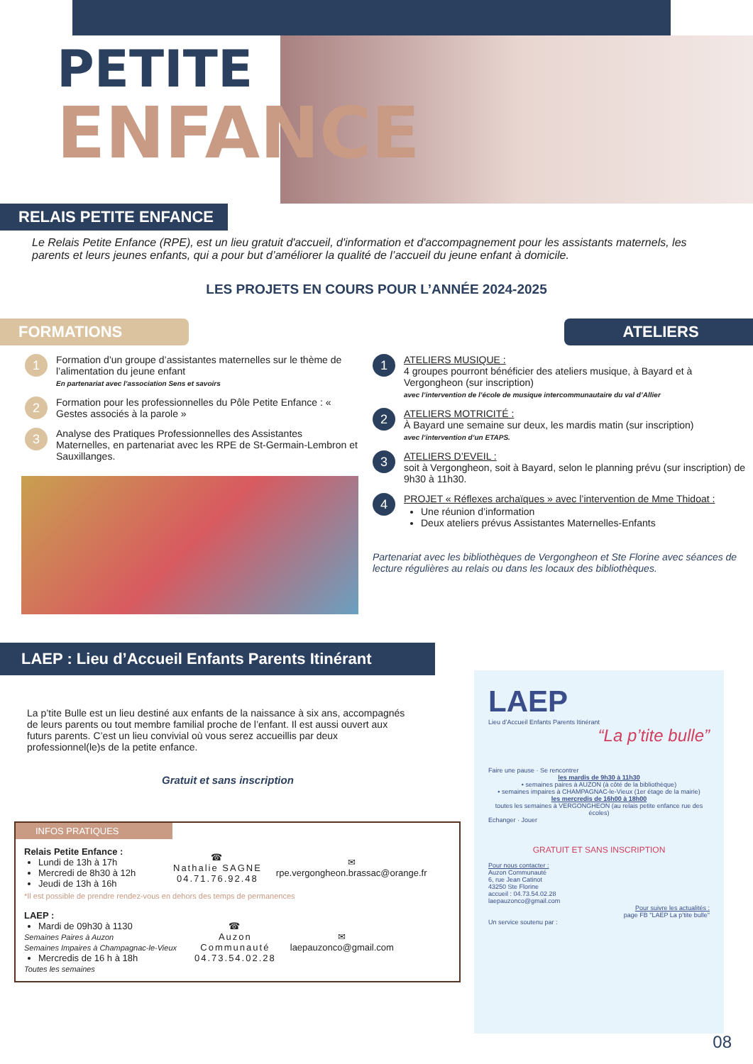PETITE
ENFANCE
RELAIS PETITE ENFANCE
Le Relais Petite Enfance (RPE), est un lieu gratuit d'accueil, d'information et d'accompagnement pour les assistants maternels, les parents et leurs jeunes enfants, qui a pour but d’améliorer la qualité de l’accueil du jeune enfant à domicile.
LES PROJETS EN COURS POUR L’ANNÉE 2024-2025
FORMATIONS
1
Formation d’un groupe d’assistantes maternelles sur le thème de l’alimentation du jeune enfant
En partenariat avec l’association Sens et savoirs
2
Formation pour les professionnelles du Pôle Petite Enfance : « Gestes associés à la parole »
3
Analyse des Pratiques Professionnelles des Assistantes Maternelles, en partenariat avec les RPE de St-Germain-Lembron et Sauxillanges.
ATELIERS
1
ATELIERS MUSIQUE :
4 groupes pourront bénéficier des ateliers musique, à Bayard et à Vergongheon (sur inscription)
avec l’intervention de l’école de musique intercommunautaire du val d’Allier
2
ATELIERS MOTRICITÉ :
À Bayard une semaine sur deux, les mardis matin (sur inscription)
avec l’intervention d’un ETAPS.
3
ATELIERS D’EVEIL :
soit à Vergongheon, soit à Bayard, selon le planning prévu (sur inscription) de 9h30 à 11h30.
4
PROJET « Réflexes archaïques » avec l’intervention de Mme Thidoat :
Une réunion d’information
Deux ateliers prévus Assistantes Maternelles-Enfants
Partenariat avec les bibliothèques de Vergongheon et Ste Florine avec séances de lecture régulières au relais ou dans les locaux des bibliothèques.
LAEP : Lieu d’Accueil Enfants Parents Itinérant
La p’tite Bulle est un lieu destiné aux enfants de la naissance à six ans, accompagnés de leurs parents ou tout membre familial proche de l’enfant. Il est aussi ouvert aux futurs parents. C’est un lieu convivial où vous serez accueillis par deux professionnel(le)s de la petite enfance.
Gratuit et sans inscription
INFOS PRATIQUES
Relais Petite Enfance :
Lundi de 13h à 17h
Mercredi de 8h30 à 12h
Jeudi de 13h à 16h
☎
Nathalie SAGNE
04.71.76.92.48
✉
rpe.vergongheon.brassac@orange.fr
*Il est possible de prendre rendez-vous en dehors des temps de permanences
LAEP :
Mardi de 09h30 à 1130
Semaines Paires à Auzon
Semaines Impaires à Champagnac-le-Vieux
Mercredis de 16 h à 18h
Toutes les semaines
☎
Auzon
Communauté
04.73.54.02.28
✉
laepauzonco@gmail.com
LAEP
Lieu d’Accueil Enfants Parents Itinérant
“La p’tite bulle”
Faire une pause · Se rencontrer
les mardis de 9h30 à 11h30
• semaines paires à AUZON (à côté de la bibliothèque)
• semaines impaires à CHAMPAGNAC-le-Vieux (1er étage de la mairie)
les mercredis de 16h00 à 18h00
toutes les semaines à VERGONGHEON (au relais petite enfance rue des écoles)
Echanger · Jouer
GRATUIT ET SANS INSCRIPTION
Pour nous contacter :
Auzon Communauté
6, rue Jean Catinot
43250 Ste Florine
accueil : 04.73.54.02.28
laepauzonco@gmail.com
Pour suivre les actualités :
page FB "LAEP La p’tite bulle"
Un service soutenu par :
08